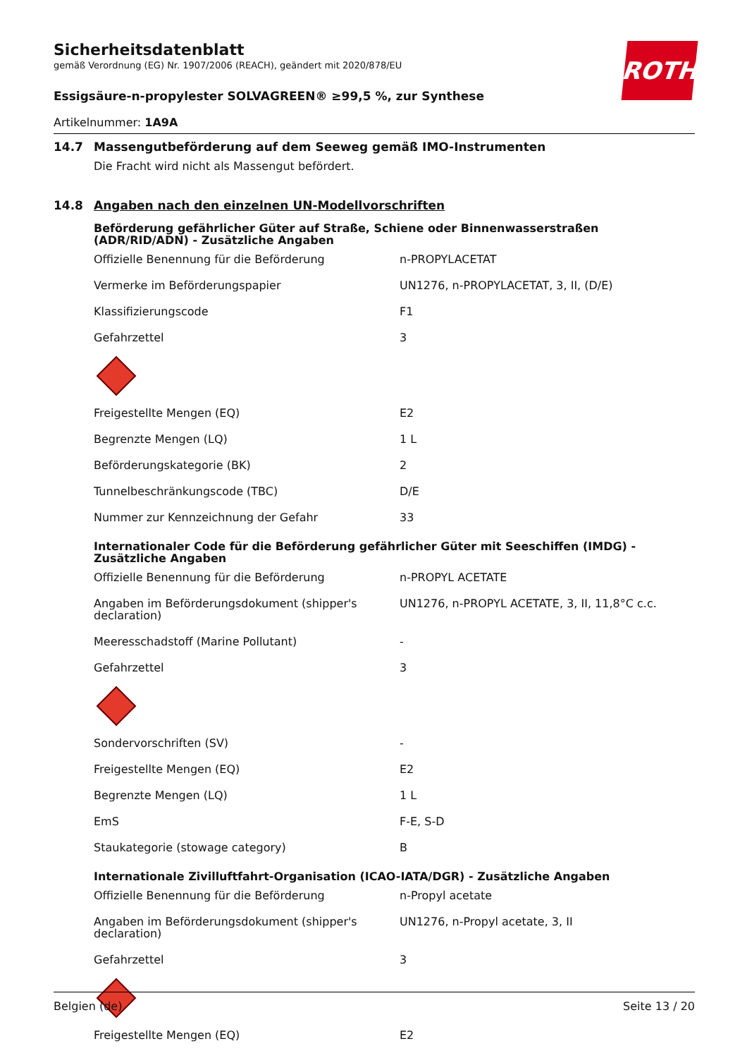ROTH
Sicherheitsdatenblatt
gemäß Verordnung (EG) Nr. 1907/2006 (REACH), geändert mit 2020/878/EU
Essigsäure-n-propylester SOLVAGREEN® ≥99,5 %, zur Synthese
Artikelnummer: 1A9A
14.7 Massengutbeförderung auf dem Seeweg gemäß IMO-Instrumenten
Die Fracht wird nicht als Massengut befördert.
14.8 Angaben nach den einzelnen UN-Modellvorschriften
Beförderung gefährlicher Güter auf Straße, Schiene oder Binnenwasserstraßen (ADR/RID/ADN) - Zusätzliche Angaben
| Offizielle Benennung für die Beförderung | n-PROPYLACETAT |
| Vermerke im Beförderungspapier | UN1276, n-PROPYLACETAT, 3, II, (D/E) |
| Klassifizierungscode | F1 |
| Gefahrzettel | 3 |
| Freigestellte Mengen (EQ) | E2 |
| Begrenzte Mengen (LQ) | 1 L |
| Beförderungskategorie (BK) | 2 |
| Tunnelbeschränkungscode (TBC) | D/E |
| Nummer zur Kennzeichnung der Gefahr | 33 |
Internationaler Code für die Beförderung gefährlicher Güter mit Seeschiffen (IMDG) - Zusätzliche Angaben
| Offizielle Benennung für die Beförderung | n-PROPYL ACETATE |
| Angaben im Beförderungsdokument (shipper's declaration) | UN1276, n-PROPYL ACETATE, 3, II, 11,8°C c.c. |
| Meeresschadstoff (Marine Pollutant) | - |
| Gefahrzettel | 3 |
| Sondervorschriften (SV) | - |
| Freigestellte Mengen (EQ) | E2 |
| Begrenzte Mengen (LQ) | 1 L |
| EmS | F-E, S-D |
| Staukategorie (stowage category) | B |
Internationale Zivilluftfahrt-Organisation (ICAO-IATA/DGR) - Zusätzliche Angaben
| Offizielle Benennung für die Beförderung | n-Propyl acetate |
| Angaben im Beförderungsdokument (shipper's declaration) | UN1276, n-Propyl acetate, 3, II |
| Gefahrzettel | 3 |
| Freigestellte Mengen (EQ) | E2 |
Belgien (de) Seite 13 / 20